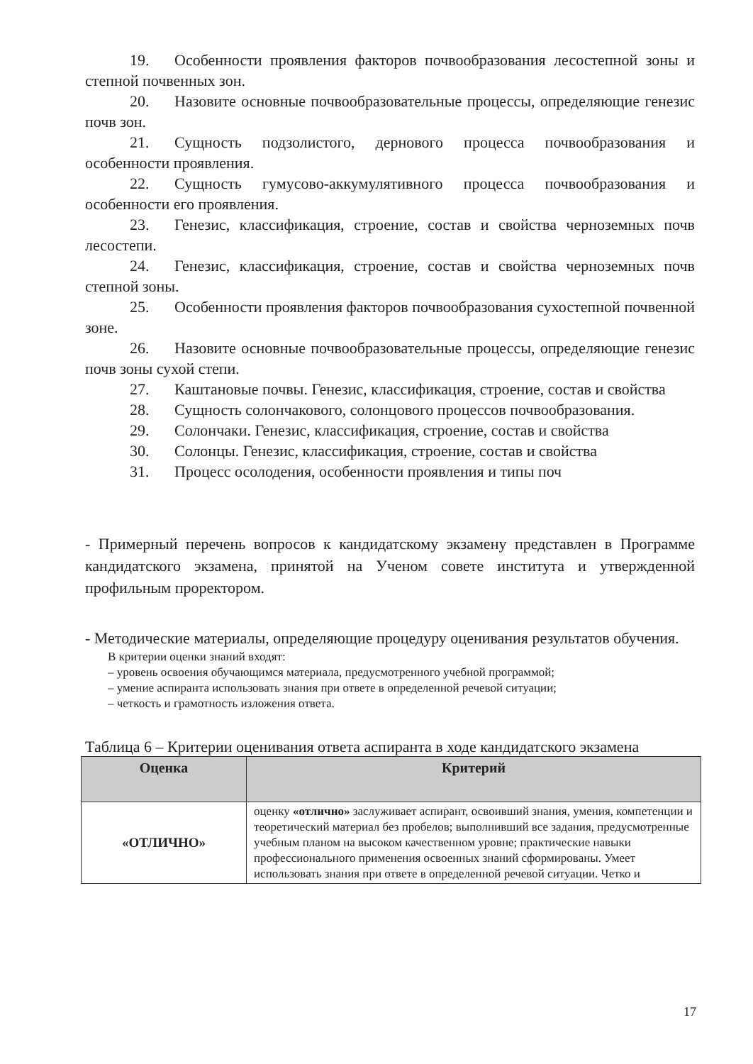19. Особенности проявления факторов почвообразования лесостепной зоны и степной почвенных зон.
20. Назовите основные почвообразовательные процессы, определяющие генезис почв зон.
21. Сущность подзолистого, дернового процесса почвообразования и особенности проявления.
22. Сущность гумусово-аккумулятивного процесса почвообразования и особенности его проявления.
23. Генезис, классификация, строение, состав и свойства черноземных почв лесостепи.
24. Генезис, классификация, строение, состав и свойства черноземных почв степной зоны.
25. Особенности проявления факторов почвообразования сухостепной почвенной зоне.
26. Назовите основные почвообразовательные процессы, определяющие генезис почв зоны сухой степи.
27. Каштановые почвы. Генезис, классификация, строение, состав и свойства
28. Сущность солончакового, солонцового процессов почвообразования.
29. Солончаки. Генезис, классификация, строение, состав и свойства
30. Солонцы. Генезис, классификация, строение, состав и свойства
31. Процесс осолодения, особенности проявления и типы поч
- Примерный перечень вопросов к кандидатскому экзамену представлен в Программе кандидатского экзамена, принятой на Ученом совете института и утвержденной профильным проректором.
- Методические материалы, определяющие процедуру оценивания результатов обучения.
В критерии оценки знаний входят:
– уровень освоения обучающимся материала, предусмотренного учебной программой;
– умение аспиранта использовать знания при ответе в определенной речевой ситуации;
– четкость и грамотность изложения ответа.
Таблица 6 – Критерии оценивания ответа аспиранта в ходе кандидатского экзамена
| Оценка | Критерий |
| --- | --- |
| «ОТЛИЧНО» | оценку «отлично» заслуживает аспирант, освоивший знания, умения, компетенции и теоретический материал без пробелов; выполнивший все задания, предусмотренные учебным планом на высоком качественном уровне; практические навыки профессионального применения освоенных знаний сформированы. Умеет использовать знания при ответе в определенной речевой ситуации. Четко и |
17